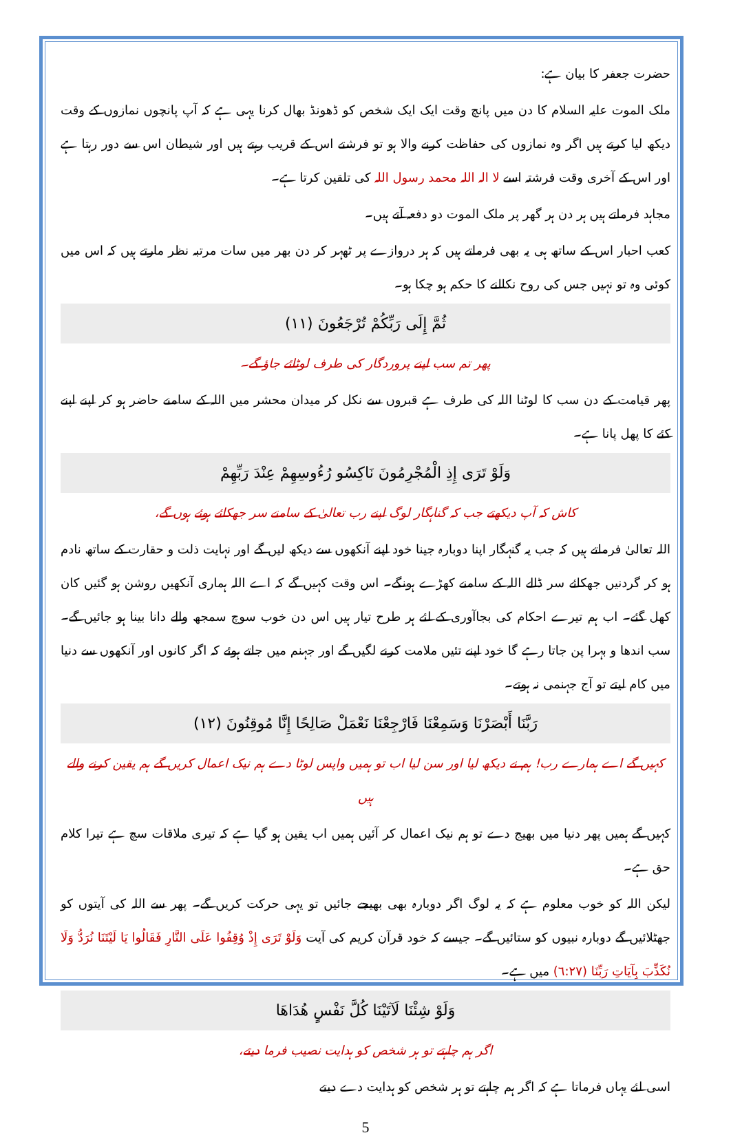حضرت جعفر کا بیان ہے:
ملک الموت علیہ السلام کا دن میں پانچ وقت ایک ایک شخص کو ڈھونڈ بھال کرنا یہی ہے کہ آپ پانچوں نمازوں کے وقت دیکھ لیا کرتے ہیں اگر وہ نمازوں کی حفاظت کرنے والا ہو تو فرشتے اس کے قریب رہتے ہیں اور شیطان اس سے دور رہتا ہے اور اس کے آخری وقت فرشتہ اسے لا الہ اللہ محمد رسول اللہ کی تلقین کرتا ہے۔
مجاہد فرماتے ہیں ہر دن ہر گھر پر ملک الموت دو دفعہ آتے ہیں۔
کعب احبار اس کے ساتھ ہی یہ بھی فرماتے ہیں کہ ہر دروازے پر ٹھہر کر دن بھر میں سات مرتبہ نظر مارتے ہیں کہ اس میں کوئی وہ تو نہیں جس کی روح نکالنے کا حکم ہو چکا ہو۔
ثُمَّ إِلَى رَبِّكُمْ تُرْجَعُونَ (١١)
پھر تم سب اپنے پروردگار کی طرف لوٹائے جاؤ گے۔
پھر قیامت کے دن سب کا لوٹنا اللہ کی طرف ہے قبروں سے نکل کر میدان محشر میں اللہ کے سامنے حاضر ہو کر اپنے اپنے کئے کا پھل پانا ہے۔
وَلَوْ تَرَى إِذِ الْمُجْرِمُونَ نَاكِسُو رُءُوسِهِمْ عِنْدَ رَبِّهِمْ
کاش کہ آپ دیکھتے جب کہ گناہگار لوگ اپنے رب تعالیٰ کے سامنے سر جھکائے ہوئے ہوں گے،
اللہ تعالیٰ فرماتے ہیں کہ جب یہ گنہگار اپنا دوبارہ جینا خود اپنے آنکھوں سے دیکھ لیں گے اور نہایت ذلت و حقارت کے ساتھ نادم ہو کر گردنیں جھکائے سر ڈالے اللہ کے سامنے کھڑے ہونگے۔ اس وقت کہیں گے کہ اے اللہ ہماری آنکھیں روشن ہو گئیں کان کھل گئے۔ اب ہم تیرے احکام کی بجاآوری کے لئے ہر طرح تیار ہیں اس دن خوب سوچ سمجھ والے دانا بینا ہو جائیں گے۔ سب اندھا و بہرا پن جاتا رہے گا خود اپنے تئیں ملامت کرنے لگیں گے اور جہنم میں جاتے ہوئے کہ اگر کانوں اور آنکھوں سے دنیا میں کام لیتے تو آج جہنمی نہ ہوتے۔
رَبَّنَا أَبْصَرْنَا وَسَمِعْنَا فَارْجِعْنَا نَعْمَلْ صَالِحًا إِنَّا مُوقِنُونَ (١٢)
کہیں گے اے ہمارے رب! ہم نے دیکھ لیا اور سن لیا اب تو ہمیں واپس لوٹا دے ہم نیک اعمال کریں گے ہم یقین کرنے والے ہیں
کہیں گے ہمیں پھر دنیا میں بھیج دے تو ہم نیک اعمال کر آئیں ہمیں اب یقین ہو گیا ہے کہ تیری ملاقات سچ ہے تیرا کلام حق ہے۔
لیکن اللہ کو خوب معلوم ہے کہ یہ لوگ اگر دوبارہ بھی بھیجے جائیں تو یہی حرکت کریں گے۔ پھر سے اللہ کی آیتوں کو جھٹلائیں گے دوبارہ نبیوں کو ستائیں گے۔ جیسے کہ خود قرآن کریم کی آیت وَلَوْ تَرَى إِذْ وُقِفُوا عَلَى النَّارِ فَقَالُوا يَا لَيْتَنَا نُرَدُّ وَلَا نُكَذِّبَ بِآيَاتِ رَبِّنَا (٦:٢٧) میں ہے۔
وَلَوْ شِئْنَا لَآتَيْنَا كُلَّ نَفْسٍ هُدَاهَا
اگر ہم چاہتے تو ہر شخص کو ہدایت نصیب فرما دیتے،
اسی لئے یہاں فرماتا ہے کہ اگر ہم چاہتے تو ہر شخص کو ہدایت دے دیتے
5